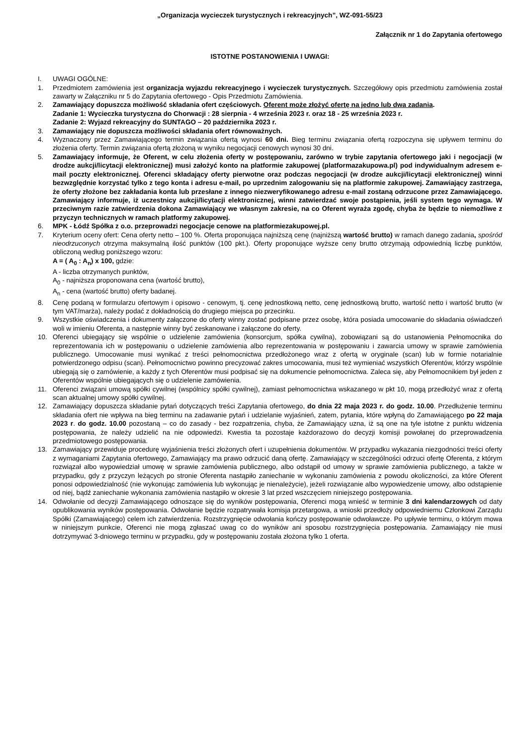„Organizacja wycieczek turystycznych i rekreacyjnych”, WZ-091-55/23
Załącznik nr 1 do Zapytania ofertowego
ISTOTNE POSTANOWIENIA I UWAGI:
I. UWAGI OGÓLNE:
1. Przedmiotem zamówienia jest organizacja wyjazdu rekreacyjnego i wycieczek turystycznych. Szczegółowy opis przedmiotu zamówienia został zawarty w Załączniku nr 5 do Zapytania ofertowego - Opis Przedmiotu Zamówienia.
2. Zamawiający dopuszcza możliwość składania ofert częściowych. Oferent może złożyć ofertę na jedno lub dwa zadania.
Zadanie 1: Wycieczka turystyczna do Chorwacji : 28 sierpnia - 4 września 2023 r. oraz 18 - 25 września 2023 r.
Zadanie 2: Wyjazd rekreacyjny do SUNTAGO – 20 października 2023 r.
3. Zamawiający nie dopuszcza możliwości składania ofert równoważnych.
4. Wyznaczony przez Zamawiającego termin związania ofertą wynosi 60 dni. Bieg terminu związania ofertą rozpoczyna się upływem terminu do złożenia oferty. Termin związania ofertą złożoną w wyniku negocjacji cenowych wynosi 30 dni.
5. Zamawiający informuje, że Oferent, w celu złożenia oferty w postępowaniu, zarówno w trybie zapytania ofertowego jaki i negocjacji (w drodze aukcji/licytacji elektronicznej) musi założyć konto na platformie zakupowej (platformazakupowa.pl) pod indywidualnym adresem e-mail poczty elektronicznej. Oferenci składający oferty pierwotne oraz podczas negocjacji (w drodze aukcji/licytacji elektronicznej) winni bezwzględnie korzystać tylko z tego konta i adresu e-mail, po uprzednim zalogowaniu się na platformie zakupowej. Zamawiający zastrzega, że oferty złożone bez zakładania konta lub przesłane z innego niezweryfikowanego adresu e-mail zostaną odrzucone przez Zamawiającego. Zamawiający informuje, iż uczestnicy aukcji/licytacji elektronicznej, winni zatwierdzać swoje postąpienia, jeśli system tego wymaga. W przeciwnym razie zatwierdzenia dokona Zamawiający we własnym zakresie, na co Oferent wyraża zgodę, chyba że będzie to niemożliwe z przyczyn technicznych w ramach platformy zakupowej.
6. MPK - Łódź Spółka z o.o. przeprowadzi negocjacje cenowe na platformiezakupowej.pl.
7. Kryterium oceny ofert: Cena oferty netto – 100 %. Oferta proponująca najniższą cenę (najniższą wartość brutto) w ramach danego zadania, spośród nieodrzuconych otrzyma maksymalną ilość punktów (100 pkt.). Oferty proponujące wyższe ceny brutto otrzymają odpowiednią liczbę punktów, obliczoną według poniższego wzoru:
A = ( A<sub>0</sub> : A<sub>n</sub>) x 100, gdzie:
A - liczba otrzymanych punktów,
A<sub>0</sub> - najniższa proponowana cena (wartość brutto),
A<sub>n</sub> - cena (wartość brutto) oferty badanej.
8. Cenę podaną w formularzu ofertowym i opisowo - cenowym, tj. cenę jednostkową netto, cenę jednostkową brutto, wartość netto i wartość brutto (w tym VAT/marża), należy podać z dokładnością do drugiego miejsca po przecinku.
9. Wszystkie oświadczenia i dokumenty załączone do oferty winny zostać podpisane przez osobę, która posiada umocowanie do składania oświadczeń woli w imieniu Oferenta, a następnie winny być zeskanowane i załączone do oferty.
10. Oferenci ubiegający się wspólnie o udzielenie zamówienia (konsorcjum, spółka cywilna), zobowiązani są do ustanowienia Pełnomocnika do reprezentowania ich w postępowaniu o udzielenie zamówienia albo reprezentowania w postępowaniu i zawarcia umowy w sprawie zamówienia publicznego. Umocowanie musi wynikać z treści pełnomocnictwa przedłożonego wraz z ofertą w oryginale (scan) lub w formie notarialnie potwierdzonego odpisu (scan). Pełnomocnictwo powinno precyzować zakres umocowania, musi też wymieniać wszystkich Oferentów, którzy wspólnie ubiegają się o zamówienie, a każdy z tych Oferentów musi podpisać się na dokumencie pełnomocnictwa. Zaleca się, aby Pełnomocnikiem był jeden z Oferentów wspólnie ubiegających się o udzielenie zamówienia.
11. Oferenci związani umową spółki cywilnej (wspólnicy spółki cywilnej), zamiast pełnomocnictwa wskazanego w pkt 10, mogą przedłożyć wraz z ofertą scan aktualnej umowy spółki cywilnej.
12. Zamawiający dopuszcza składanie pytań dotyczących treści Zapytania ofertowego, do dnia 22 maja 2023 r. do godz. 10.00. Przedłużenie terminu składania ofert nie wpływa na bieg terminu na zadawanie pytań i udzielanie wyjaśnień, zatem, pytania, które wpłyną do Zamawiającego po 22 maja 2023 r. do godz. 10.00 pozostaną – co do zasady - bez rozpatrzenia, chyba, że Zamawiający uzna, iż są one na tyle istotne z punktu widzenia postępowania, że należy udzielić na nie odpowiedzi. Kwestia ta pozostaje każdorazowo do decyzji komisji powołanej do przeprowadzenia przedmiotowego postępowania.
13. Zamawiający przewiduje procedurę wyjaśnienia treści złożonych ofert i uzupełnienia dokumentów. W przypadku wykazania niezgodności treści oferty z wymaganiami Zapytania ofertowego, Zamawiający ma prawo odrzucić daną ofertę. Zamawiający w szczególności odrzuci ofertę Oferenta, z którym rozwiązał albo wypowiedział umowę w sprawie zamówienia publicznego, albo odstąpił od umowy w sprawie zamówienia publicznego, a także w przypadku, gdy z przyczyn leżących po stronie Oferenta nastąpiło zaniechanie w wykonaniu zamówienia z powodu okoliczności, za które Oferent ponosi odpowiedzialność (nie wykonując zamówienia lub wykonując je nienależycie), jeżeli rozwiązanie albo wypowiedzenie umowy, albo odstąpienie od niej, bądź zaniechanie wykonania zamówienia nastąpiło w okresie 3 lat przed wszczęciem niniejszego postępowania.
14. Odwołanie od decyzji Zamawiającego odnoszące się do wyników postępowania, Oferenci mogą wnieść w terminie 3 dni kalendarzowych od daty opublikowania wyników postępowania. Odwołanie będzie rozpatrywała komisja przetargowa, a wnioski przedłoży odpowiedniemu Członkowi Zarządu Spółki (Zamawiającego) celem ich zatwierdzenia. Rozstrzygnięcie odwołania kończy postępowanie odwoławcze. Po upływie terminu, o którym mowa w niniejszym punkcie, Oferenci nie mogą zgłaszać uwag co do wyników ani sposobu rozstrzygnięcia postępowania. Zamawiający nie musi dotrzymywać 3-dniowego terminu w przypadku, gdy w postępowaniu została złożona tylko 1 oferta.